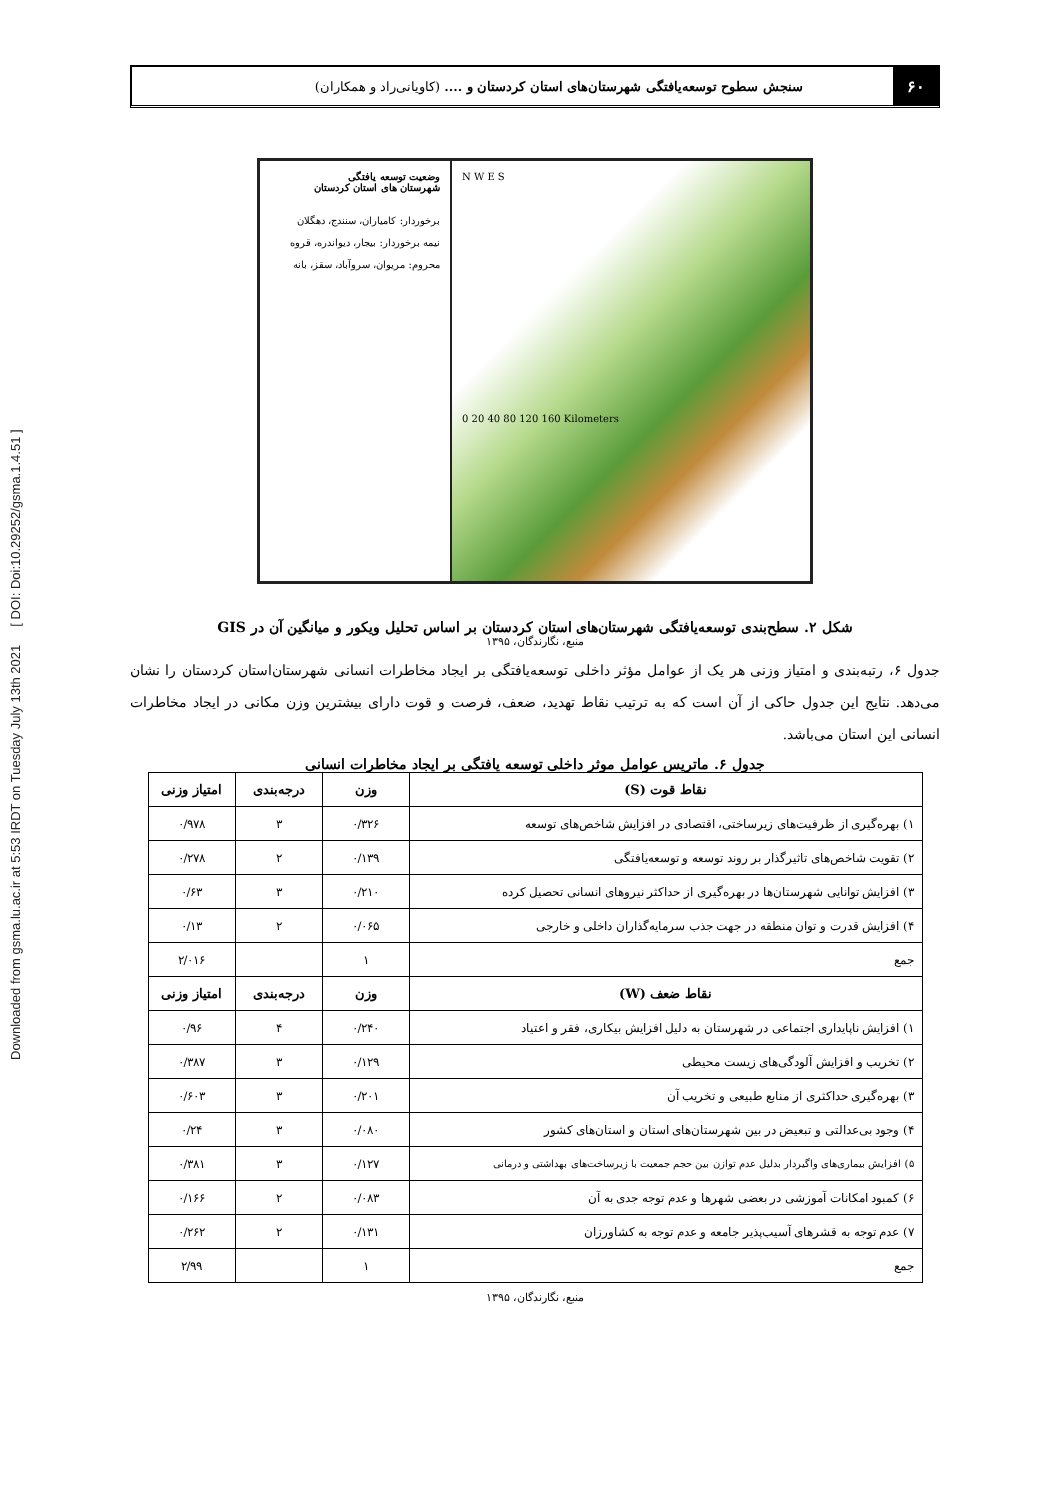Downloaded from gsma.lu.ac.ir at 5:53 IRDT on Tuesday July 13th 2021 [ DOI: Doi:10.29252/gsma.1.4.51 ]
۶۰
سنجش سطوح توسعه‌یافتگی شهرستان‌های استان کردستان و .... (کاویانی‌راد و همکاران)
وضعیت توسعه یافتگی
شهرستان های استان کردستان
برخوردار: کامیاران، سنندج، دهگلان
نیمه برخوردار: بیجار، دیواندره، قروه
محروم: مریوان، سروآباد، سقز، بانه
N W E S
0 20 40 80 120 160 Kilometers
شکل ۲. سطح‌بندی توسعه‌یافتگی شهرستان‌های استان کردستان بر اساس تحلیل ویکور و میانگین آن در GIS
منبع، نگارندگان، ۱۳۹۵
جدول ۶، رتبه‌بندی و امتیاز وزنی هر یک از عوامل مؤثر داخلی توسعه‌یافتگی بر ایجاد مخاطرات انسانی شهرستان‌استان کردستان را نشان می‌دهد. نتایج این جدول حاکی از آن است که به ترتیب نقاط تهدید، ضعف، فرصت و قوت دارای بیشترین وزن مکانی در ایجاد مخاطرات انسانی این استان می‌باشد.
جدول ۶. ماتریس عوامل موثر داخلی توسعه یافتگی بر ایجاد مخاطرات انسانی
| نقاط قوت (S) | وزن | درجه‌بندی | امتیاز وزنی |
| --- | --- | --- | --- |
| ۱) بهره‌گیری از ظرفیت‌های زیرساختی، اقتصادی در افزایش شاخص‌های توسعه | ۰/۳۲۶ | ۳ | ۰/۹۷۸ |
| ۲) تقویت شاخص‌های تاثیرگذار بر روند توسعه و توسعه‌یافتگی | ۰/۱۳۹ | ۲ | ۰/۲۷۸ |
| ۳) افزایش توانایی شهرستان‌ها در بهره‌گیری از حداکثر نیروهای انسانی تحصیل کرده | ۰/۲۱۰ | ۳ | ۰/۶۳ |
| ۴) افزایش قدرت و توان منطقه در جهت جذب سرمایه‌گذاران داخلی و خارجی | ۰/۰۶۵ | ۲ | ۰/۱۳ |
| جمع | ۱ | | ۲/۰۱۶ |
| نقاط ضعف (W) | وزن | درجه‌بندی | امتیاز وزنی |
| ۱) افزایش ناپایداری اجتماعی در شهرستان به دلیل افزایش بیکاری، فقر و اعتیاد | ۰/۲۴۰ | ۴ | ۰/۹۶ |
| ۲) تخریب و افزایش آلودگی‌های زیست محیطی | ۰/۱۲۹ | ۳ | ۰/۳۸۷ |
| ۳) بهره‌گیری حداکثری از منابع طبیعی و تخریب آن | ۰/۲۰۱ | ۳ | ۰/۶۰۳ |
| ۴) وجود بی‌عدالتی و تبعیض در بین شهرستان‌های استان و استان‌های کشور | ۰/۰۸۰ | ۳ | ۰/۲۴ |
| ۵) افزایش بیماری‌های واگیردار بدلیل عدم توازن بین حجم جمعیت با زیرساخت‌های بهداشتی و درمانی | ۰/۱۲۷ | ۳ | ۰/۳۸۱ |
| ۶) کمبود امکانات آموزشی در بعضی شهرها و عدم توجه جدی به آن | ۰/۰۸۳ | ۲ | ۰/۱۶۶ |
| ۷) عدم توجه به قشرهای آسیب‌پذیر جامعه و عدم توجه به کشاورزان | ۰/۱۳۱ | ۲ | ۰/۲۶۲ |
| جمع | ۱ | | ۲/۹۹ |
منبع، نگارندگان، ۱۳۹۵